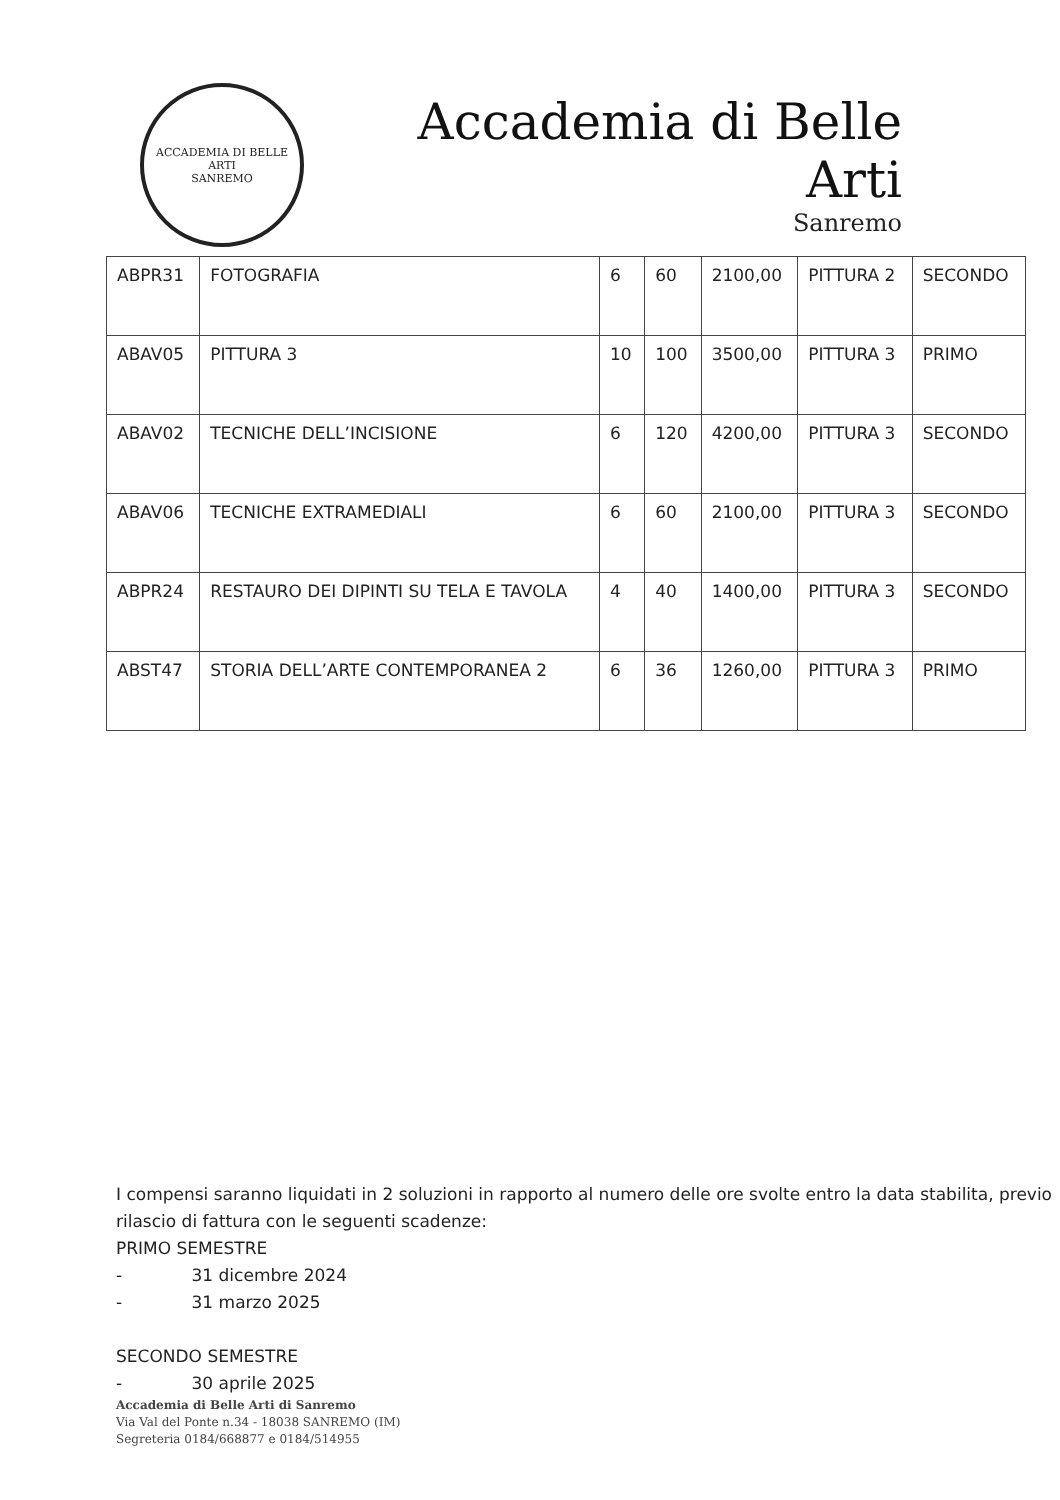ACCADEMIA DI BELLE ARTI
SANREMO
Accademia di Belle Arti
Sanremo
| ABPR31 | FOTOGRAFIA | 6 | 60 | 2100,00 | PITTURA 2 | SECONDO |
| ABAV05 | PITTURA 3 | 10 | 100 | 3500,00 | PITTURA 3 | PRIMO |
| ABAV02 | TECNICHE DELL’INCISIONE | 6 | 120 | 4200,00 | PITTURA 3 | SECONDO |
| ABAV06 | TECNICHE EXTRAMEDIALI | 6 | 60 | 2100,00 | PITTURA 3 | SECONDO |
| ABPR24 | RESTAURO DEI DIPINTI SU TELA E TAVOLA | 4 | 40 | 1400,00 | PITTURA 3 | SECONDO |
| ABST47 | STORIA DELL’ARTE CONTEMPORANEA 2 | 6 | 36 | 1260,00 | PITTURA 3 | PRIMO |
I compensi saranno liquidati in 2 soluzioni in rapporto al numero delle ore svolte entro la data stabilita, previo rilascio di fattura con le seguenti scadenze:
PRIMO SEMESTRE
- 31 dicembre 2024
- 31 marzo 2025
SECONDO SEMESTRE
- 30 aprile 2025
Accademia di Belle Arti di Sanremo
Via Val del Ponte n.34 - 18038 SANREMO (IM)
Segreteria 0184/668877 e 0184/514955